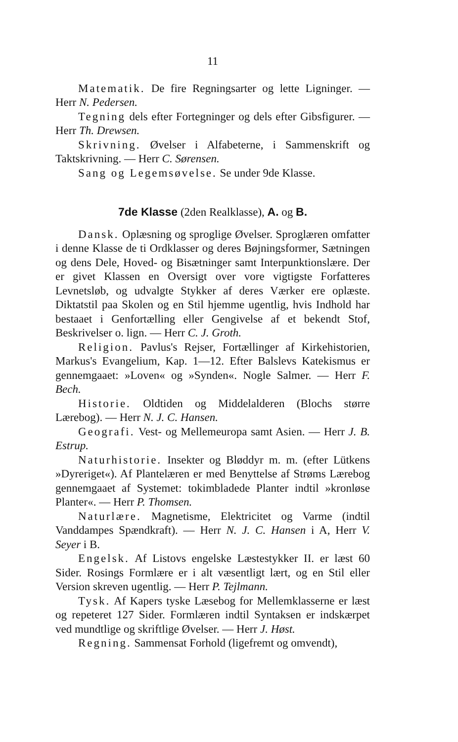11
Matematik. De fire Regningsarter og lette Ligninger. — Herr N. Pedersen.
Tegning dels efter Fortegninger og dels efter Gibsfigurer. — Herr Th. Drewsen.
Skrivning. Øvelser i Alfabeterne, i Sammenskrift og Taktskrivning. — Herr C. Sørensen.
Sang og Legemsøvelse. Se under 9de Klasse.
7de Klasse (2den Realklasse), A. og B.
Dansk. Oplæsning og sproglige Øvelser. Sproglæren omfatter i denne Klasse de ti Ordklasser og deres Bøjningsformer, Sætningen og dens Dele, Hoved- og Bisætninger samt Interpunktionslære. Der er givet Klassen en Oversigt over vore vigtigste Forfatteres Levnetsløb, og udvalgte Stykker af deres Værker ere oplæste. Diktatstil paa Skolen og en Stil hjemme ugentlig, hvis Indhold har bestaaet i Genfortælling eller Gengivelse af et bekendt Stof, Beskrivelser o. lign. — Herr C. J. Groth.
Religion. Pavlus's Rejser, Fortællinger af Kirkehistorien, Markus's Evangelium, Kap. 1—12. Efter Balslevs Katekismus er gennemgaaet: »Loven« og »Synden«. Nogle Salmer. — Herr F. Bech.
Historie. Oldtiden og Middelalderen (Blochs større Lærebog). — Herr N. J. C. Hansen.
Geografi. Vest- og Mellemeuropa samt Asien. — Herr J. B. Estrup.
Naturhistorie. Insekter og Bløddyr m. m. (efter Lütkens »Dyreriget«). Af Plantelæren er med Benyttelse af Strøms Lærebog gennemgaaet af Systemet: tokimbladede Planter indtil »kronløse Planter«. — Herr P. Thomsen.
Naturlære. Magnetisme, Elektricitet og Varme (indtil Vanddampes Spændkraft). — Herr N. J. C. Hansen i A, Herr V. Seyer i B.
Engelsk. Af Listovs engelske Læstestykker II. er læst 60 Sider. Rosings Formlære er i alt væsentligt lært, og en Stil eller Version skreven ugentlig. — Herr P. Tejlmann.
Tysk. Af Kapers tyske Læsebog for Mellemklasserne er læst og repeteret 127 Sider. Formlæren indtil Syntaksen er indskærpet ved mundtlige og skriftlige Øvelser. — Herr J. Høst.
Regning. Sammensat Forhold (ligefremt og omvendt),